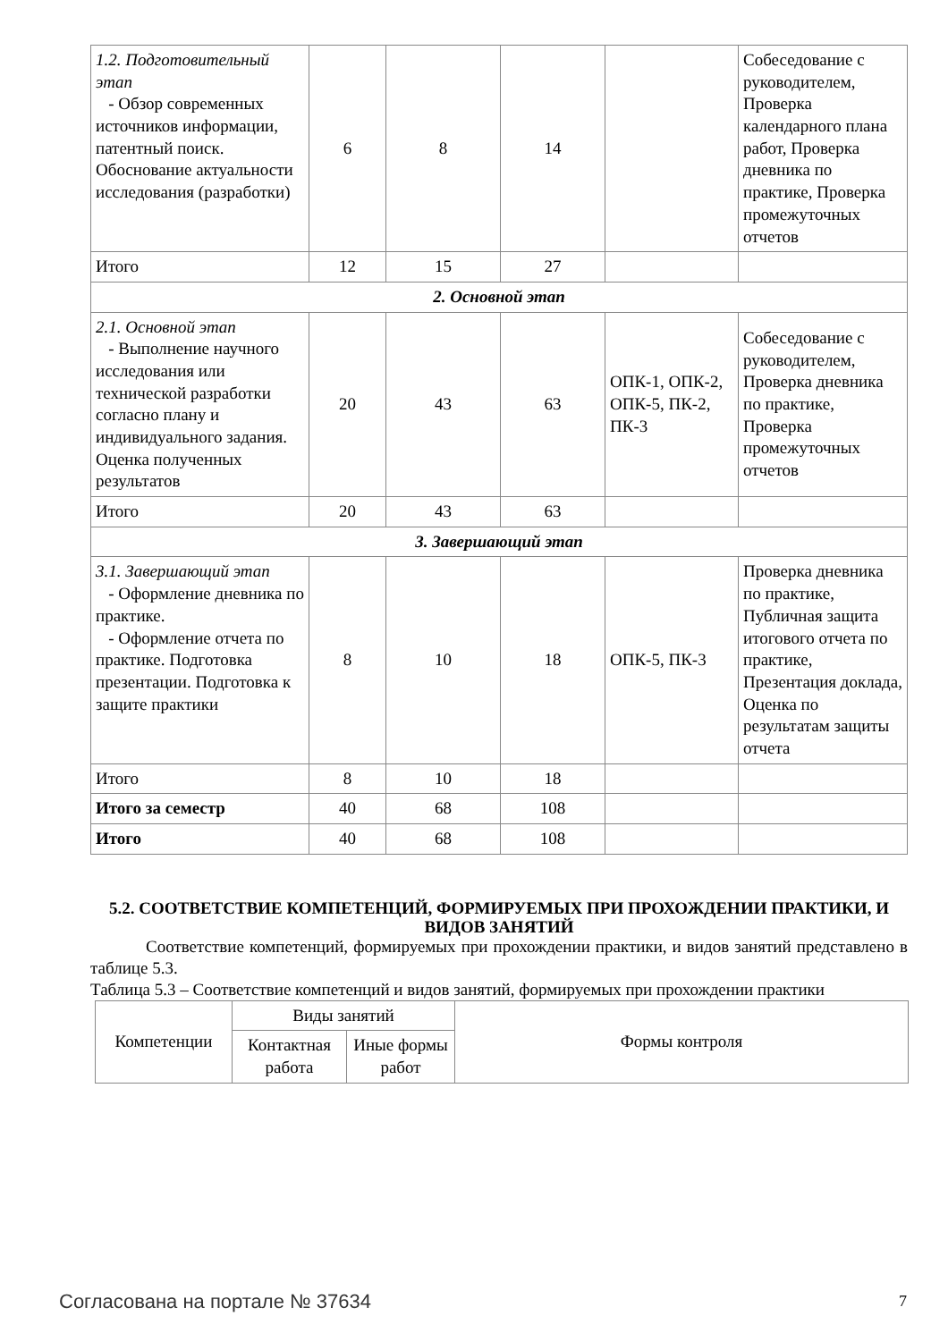| 1.2. Подготовительный этап - Обзор современных источников информации, патентный поиск. Обоснование актуальности исследования (разработки) | 6 | 8 | 14 | | Собеседование с руководителем, Проверка календарного плана работ, Проверка дневника по практике, Проверка промежуточных отчетов |
| Итого | 12 | 15 | 27 | | |
| 2. Основной этап | | | | | |
| 2.1. Основной этап - Выполнение научного исследования или технической разработки согласно плану и индивидуального задания. Оценка полученных результатов | 20 | 43 | 63 | ОПК-1, ОПК-2, ОПК-5, ПК-2, ПК-3 | Собеседование с руководителем, Проверка дневника по практике, Проверка промежуточных отчетов |
| Итого | 20 | 43 | 63 | | |
| 3. Завершающий этап | | | | | |
| 3.1. Завершающий этап - Оформление дневника по практике. - Оформление отчета по практике. Подготовка презентации. Подготовка к защите практики | 8 | 10 | 18 | ОПК-5, ПК-3 | Проверка дневника по практике, Публичная защита итогового отчета по практике, Презентация доклада, Оценка по результатам защиты отчета |
| Итого | 8 | 10 | 18 | | |
| Итого за семестр | 40 | 68 | 108 | | |
| Итого | 40 | 68 | 108 | | |
5.2. СООТВЕТСТВИЕ КОМПЕТЕНЦИЙ, ФОРМИРУЕМЫХ ПРИ ПРОХОЖДЕНИИ ПРАКТИКИ, И ВИДОВ ЗАНЯТИЙ
Соответствие компетенций, формируемых при прохождении практики, и видов занятий представлено в таблице 5.3.
Таблица 5.3 – Соответствие компетенций и видов занятий, формируемых при прохождении практики
| Компетенции | Виды занятий | | Формы контроля |
| --- | --- | --- | --- |
| | Контактная работа | Иные формы работ | |
Согласована на портале № 37634 7